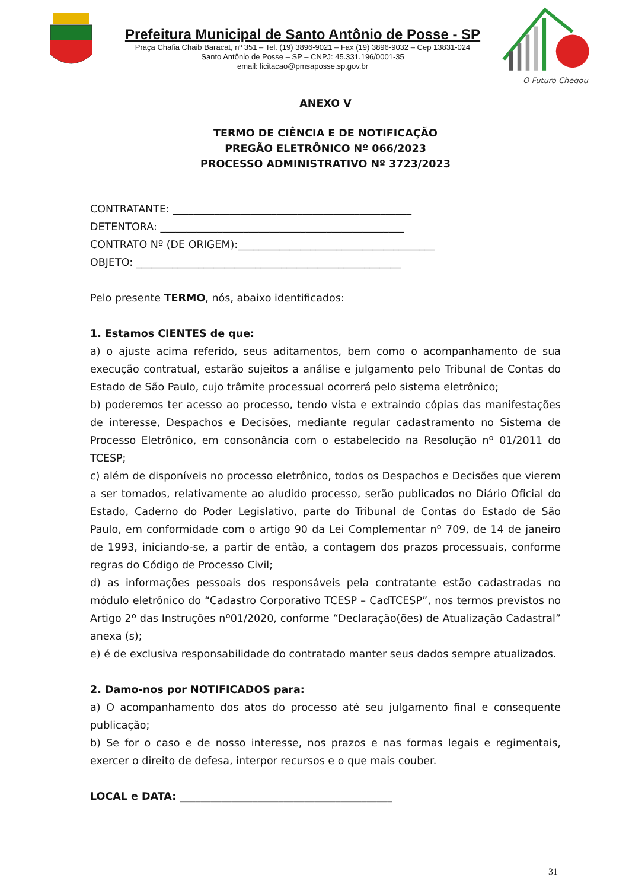Prefeitura Municipal de Santo Antônio de Posse - SP
Praça Chafia Chaib Baracat, nº 351 – Tel. (19) 3896-9021 – Fax (19) 3896-9032 – Cep 13831-024
Santo Antônio de Posse – SP – CNPJ: 45.331.196/0001-35
email: licitacao@pmsaposse.sp.gov.br
O Futuro Chegou
ANEXO V
TERMO DE CIÊNCIA E DE NOTIFICAÇÃO
PREGÃO ELETRÔNICO Nº 066/2023
PROCESSO ADMINISTRATIVO Nº 3723/2023
CONTRATANTE: ______________________________________________
DETENTORA: _______________________________________________
CONTRATO Nº (DE ORIGEM):______________________________________
OBJETO: ___________________________________________________
Pelo presente TERMO, nós, abaixo identificados:
1. Estamos CIENTES de que:
a) o ajuste acima referido, seus aditamentos, bem como o acompanhamento de sua execução contratual, estarão sujeitos a análise e julgamento pelo Tribunal de Contas do Estado de São Paulo, cujo trâmite processual ocorrerá pelo sistema eletrônico;
b) poderemos ter acesso ao processo, tendo vista e extraindo cópias das manifestações de interesse, Despachos e Decisões, mediante regular cadastramento no Sistema de Processo Eletrônico, em consonância com o estabelecido na Resolução nº 01/2011 do TCESP;
c) além de disponíveis no processo eletrônico, todos os Despachos e Decisões que vierem a ser tomados, relativamente ao aludido processo, serão publicados no Diário Oficial do Estado, Caderno do Poder Legislativo, parte do Tribunal de Contas do Estado de São Paulo, em conformidade com o artigo 90 da Lei Complementar nº 709, de 14 de janeiro de 1993, iniciando-se, a partir de então, a contagem dos prazos processuais, conforme regras do Código de Processo Civil;
d) as informações pessoais dos responsáveis pela contratante estão cadastradas no módulo eletrônico do “Cadastro Corporativo TCESP – CadTCESP”, nos termos previstos no Artigo 2º das Instruções nº01/2020, conforme “Declaração(ões) de Atualização Cadastral” anexa (s);
e) é de exclusiva responsabilidade do contratado manter seus dados sempre atualizados.
2. Damo-nos por NOTIFICADOS para:
a) O acompanhamento dos atos do processo até seu julgamento final e consequente publicação;
b) Se for o caso e de nosso interesse, nos prazos e nas formas legais e regimentais, exercer o direito de defesa, interpor recursos e o que mais couber.
LOCAL e DATA: _________________________________________
31